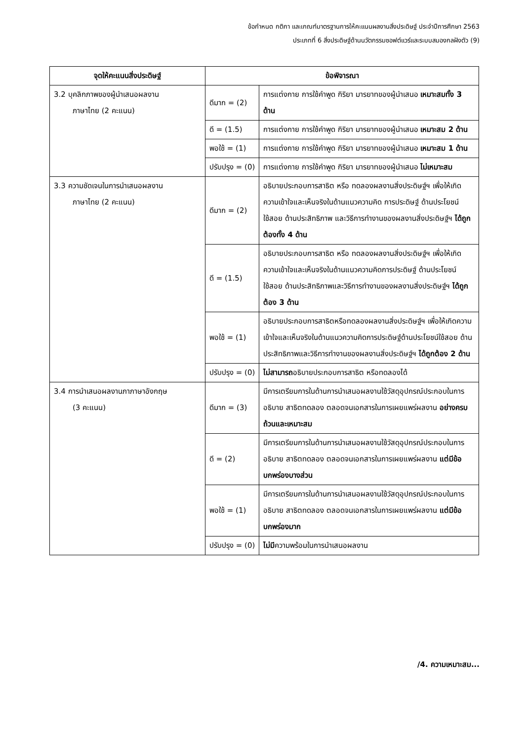ข้อกำหนด กติกา และเกณฑ์มาตรฐานการให้คะแนนผลงานสิ่งประดิษฐ์ ประจำปีการศึกษา 2563
ประเภทที่ 6 สิ่งประดิษฐ์ด้านนวัตกรรมซอฟต์แวร์และระบบสมองกลฝังตัว (9)
| จุดให้คะแนนสิ่งประดิษฐ์ | ข้อพิจารณา | |
| --- | --- | --- |
| 3.2 บุคลิกภาพของผู้นำเสนอผลงาน ภาษาไทย (2 คะแนน) | ดีมาก = (2) | การแต่งกาย การใช้คำพูด กิริยา มารยาทของผู้นำเสนอ เหมาะสมทั้ง 3 ด้าน |
| | ดี = (1.5) | การแต่งกาย การใช้คำพูด กิริยา มารยาทของผู้นำเสนอ เหมาะสม 2 ด้าน |
| | พอใช้ = (1) | การแต่งกาย การใช้คำพูด กิริยา มารยาทของผู้นำเสนอ เหมาะสม 1 ด้าน |
| | ปรับปรุง = (0) | การแต่งกาย การใช้คำพูด กิริยา มารยาทของผู้นำเสนอ ไม่เหมาะสม |
| 3.3 ความชัดเจนในการนำเสนอผลงาน ภาษาไทย (2 คะแนน) | ดีมาก = (2) | อธิบายประกอบการสาธิต หรือ ทดลองผลงานสิ่งประดิษฐ์ฯ เพื่อให้เกิดความเข้าใจและเห็นจริงในด้านแนวความคิด การประดิษฐ์ ด้านประโยชน์ใช้สอย ด้านประสิทธิภาพ และวิธีการทำงานของผลงานสิ่งประดิษฐ์ฯ ได้ถูกต้องทั้ง 4 ด้าน |
| | ดี = (1.5) | อธิบายประกอบการสาธิต หรือ ทดลองผลงานสิ่งประดิษฐ์ฯ เพื่อให้เกิดความเข้าใจและเห็นจริงในด้านแนวความคิดการประดิษฐ์ ด้านประโยชน์ใช้สอย ด้านประสิทธิภาพและวิธีการทำงานของผลงานสิ่งประดิษฐ์ฯ ได้ถูกต้อง 3 ด้าน |
| | พอใช้ = (1) | อธิบายประกอบการสาธิตหรือทดลองผลงานสิ่งประดิษฐ์ฯ เพื่อให้เกิดความเข้าใจและเห็นจริงในด้านแนวความคิดการประดิษฐ์ด้านประโยชน์ใช้สอย ด้านประสิทธิภาพและวิธีการทำงานของผลงานสิ่งประดิษฐ์ฯ ได้ถูกต้อง 2 ด้าน |
| | ปรับปรุง = (0) | ไม่สามารถ อธิบายประกอบการสาธิต หรือทดลองได้ |
| 3.4 การนำเสนอผลงานภาภาษาอังกฤษ (3 คะแนน) | ดีมาก = (3) | มีการเตรียมการในด้านการนำเสนอผลงานใช้วัสดุอุปกรณ์ประกอบในการอธิบาย สาธิตทดลอง ตลอดจนเอกสารในการเผยแพร่ผลงาน อย่างครบถ้วนและเหมาะสม |
| | ดี = (2) | มีการเตรียมการในด้านการนำเสนอผลงานใช้วัสดุอุปกรณ์ประกอบในการอธิบาย สาธิตทดลอง ตลอดจนเอกสารในการเผยแพร่ผลงาน แต่มีข้อบกพร่องบางส่วน |
| | พอใช้ = (1) | มีการเตรียมการในด้านการนำเสนอผลงานใช้วัสดุอุปกรณ์ประกอบในการอธิบาย สาธิตทดลอง ตลอดจนเอกสารในการเผยแพร่ผลงาน แต่มีข้อบกพร่องมาก |
| | ปรับปรุง = (0) | ไม่มี ความพร้อมในการนำเสนอผลงาน |
/4. ความเหมาะสม...